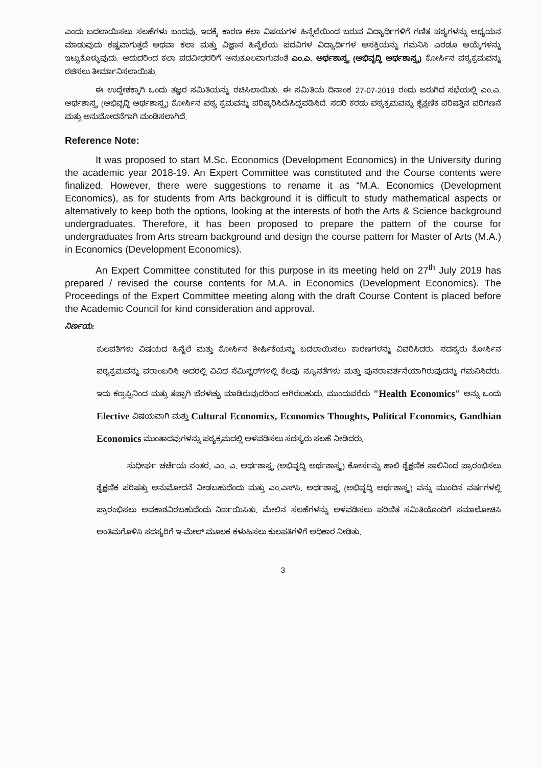ಎಂದು ಬದಲಾಯಿಸಲು ಸಲಹೆಗಳು ಬಂದವು. ಇದಕ್ಕೆ ಕಾರಣ ಕಲಾ ವಿಷಯಗಳ ಹಿನ್ನೆಲೆಯಿಂದ ಬರುವ ವಿದ್ಯಾರ್ಥಿಗಳಿಗೆ ಗಣಿತ ಪಠ್ಯಗಳನ್ನು ಅಧ್ಯಯನ ಮಾಡುವುದು ಕಷ್ಟವಾಗುತ್ತದೆ ಅಥವಾ ಕಲಾ ಮತ್ತು ವಿಜ್ಞಾನ ಹಿನ್ನೆಲೆಯ ಪದವಿಗಳ ವಿದ್ಯಾರ್ಥಿಗಳ ಆಸಕ್ತಿಯನ್ನು ಗಮನಿಸಿ ಎರಡೂ ಆಯ್ಕೆಗಳನ್ನು ಇಟ್ಟುಕೊಳ್ಳುವುದು. ಆದುದರಿಂದ ಕಲಾ ಪದವೀಧರರಿಗೆ ಅನುಕೂಲವಾಗುವಂತೆ ಎಂ.ಎ. ಅರ್ಥಶಾಸ್ತ್ರ (ಅಭಿವೃದ್ಧಿ ಅರ್ಥಶಾಸ್ತ್ರ) ಕೋರ್ಸಿನ ಪಠ್ಯಕ್ರಮವನ್ನು ರಚಿಸಲು ತೀರ್ಮಾನಿಸಲಾಯಿತು.
ಈ ಉದ್ದೇಶಕ್ಕಾಗಿ ಒಂದು ತಜ್ಞರ ಸಮಿತಿಯನ್ನು ರಚಿಸಿಲಾಯಿತು. ಈ ಸಮಿತಿಯ ದಿನಾಂಕ 27-07-2019 ರಂದು ಜರುಗಿದ ಸಭೆಯಲ್ಲಿ ಎಂ.ಎ. ಅರ್ಥಶಾಸ್ತ್ರ (ಅಭಿವೃದ್ಧಿ ಅರ್ಥಶಾಸ್ತ್ರ) ಕೋರ್ಸಿನ ಪಠ್ಯ ಕ್ರಮವನ್ನು ಪರಿಷ್ಕರಿಸಿದೆ/ಸಿದ್ಧಪಡಿಸಿದೆ. ಸದರಿ ಕರಡು ಪಠ್ಯಕ್ರಮವನ್ನು ಶೈಕ್ಷಣಿಕ ಪರಿಷತ್ತಿನ ಪರಿಗಣನೆ ಮತ್ತು ಅನುಮೋದನೆಗಾಗಿ ಮಂಡಿಸಲಾಗಿದೆ.
Reference Note:
It was proposed to start M.Sc. Economics (Development Economics) in the University during the academic year 2018-19. An Expert Committee was constituted and the Course contents were finalized. However, there were suggestions to rename it as “M.A. Economics (Development Economics), as for students from Arts background it is difficult to study mathematical aspects or alternatively to keep both the options, looking at the interests of both the Arts & Science background undergraduates. Therefore, it has been proposed to prepare the pattern of the course for undergraduates from Arts stream background and design the course pattern for Master of Arts (M.A.) in Economics (Development Economics).
An Expert Committee constituted for this purpose in its meeting held on 27<sup>th</sup> July 2019 has prepared / revised the course contents for M.A. in Economics (Development Economics). The Proceedings of the Expert Committee meeting along with the draft Course Content is placed before the Academic Council for kind consideration and approval.
ನಿರ್ಣಯ:
ಕುಲಪತಿಗಳು ವಿಷಯದ ಹಿನ್ನೆಲೆ ಮತ್ತು ಕೋರ್ಸಿನ ಶೀರ್ಷಿಕೆಯನ್ನು ಬದಲಾಯಿಸಲು ಕಾರಣಗಳನ್ನು ವಿವರಿಸಿದರು. ಸದಸ್ಯರು ಕೋರ್ಸಿನ ಪಠ್ಯಕ್ರಮವನ್ನು ಪರಾಂಬರಿಸಿ ಅದರಲ್ಲಿ ವಿವಿಧ ಸೆಮಿಸ್ಟರ್‌ಗಳಲ್ಲಿ ಕೆಲವು ನ್ಯೂನತೆಗಳು ಮತ್ತು ಪುನರಾವರ್ತನೆಯಾಗಿರುವುದನ್ನು ಗಮನಿಸಿದರು. ಇದು ಕಣ್ತಪ್ಪಿನಿಂದ ಮತ್ತು ತಪ್ಪಾಗಿ ಬೆರಳಚ್ಚು ಮಾಡಿರುವುದರಿಂದ ಆಗಿರಬಹುದು. ಮುಂದುವರೆದು "Health Economics" ಅನ್ನು ಒಂದು Elective ವಿಷಯವಾಗಿ ಮತ್ತು Cultural Economics, Economics Thoughts, Political Economics, Gandhian Economics ಮುಂತಾದವುಗಳನ್ನು ಪಠ್ಯಕ್ರಮದಲ್ಲಿ ಅಳವಡಿಸಲು ಸದಸ್ಯರು ಸಲಹೆ ನೀಡಿದರು.
ಸುಧೀರ್ಘ ಚರ್ಚೆಯ ನಂತರ, ಎಂ. ಎ. ಅರ್ಥಶಾಸ್ತ್ರ (ಅಭಿವೃದ್ಧಿ ಅರ್ಥಶಾಸ್ತ್ರ) ಕೋರ್ಸನ್ನು ಹಾಲಿ ಶೈಕ್ಷಣಿಕ ಸಾಲಿನಿಂದ ಪ್ರಾರಂಭಿಸಲು ಶೈಕ್ಷಣಿಕ ಪರಿಷತ್ತು ಅನುಮೋದನೆ ನೀಡಬಹುದೆಂದು ಮತ್ತು ಎಂ.ಎಸ್‌ಸಿ. ಅರ್ಥಶಾಸ್ತ್ರ (ಅಭಿವೃದ್ಧಿ ಅರ್ಥಶಾಸ್ತ್ರ) ವನ್ನು ಮುಂದಿನ ವರ್ಷಗಳಲ್ಲಿ ಪ್ರಾರಂಭಿಸಲು ಅವಕಾಶವಿರಬಹುದೆಂದು ನಿರ್ಣಯಿಸಿತು. ಮೇಲಿನ ಸಲಹೆಗಳನ್ನು ಅಳವಡಿಸಲು ಪರಿಣಿತ ಸಮಿತಿಯೊಂದಿಗೆ ಸಮಾಲೋಚಿಸಿ ಅಂತಿಮಗೊಳಿಸಿ ಸದಸ್ಯರಿಗೆ ಇ-ಮೇಲ್ ಮೂಲಕ ಕಳುಹಿಸಲು ಕುಲಪತಿಗಳಿಗೆ ಅಧಿಕಾರ ನೀಡಿತು.
3